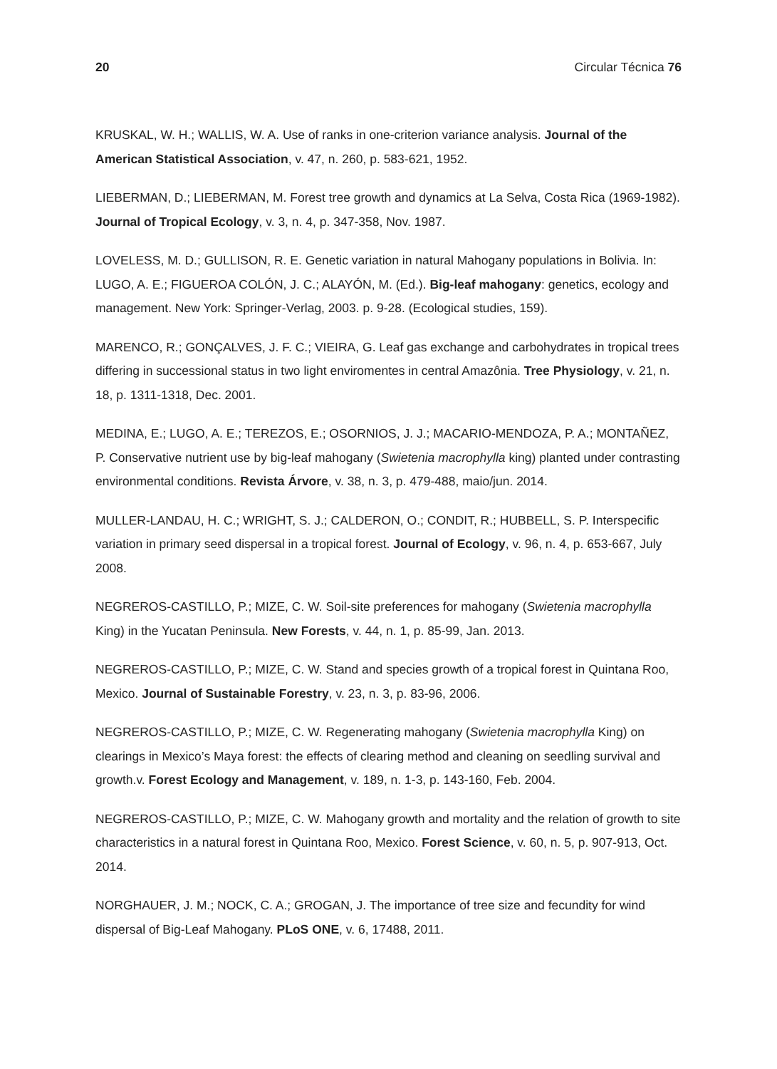20 Circular Técnica 76
KRUSKAL, W. H.; WALLIS, W. A. Use of ranks in one-criterion variance analysis. Journal of the American Statistical Association, v. 47, n. 260, p. 583-621, 1952.
LIEBERMAN, D.; LIEBERMAN, M. Forest tree growth and dynamics at La Selva, Costa Rica (1969-1982). Journal of Tropical Ecology, v. 3, n. 4, p. 347-358, Nov. 1987.
LOVELESS, M. D.; GULLISON, R. E. Genetic variation in natural Mahogany populations in Bolivia. In: LUGO, A. E.; FIGUEROA COLÓN, J. C.; ALAYÓN, M. (Ed.). Big-leaf mahogany: genetics, ecology and management. New York: Springer-Verlag, 2003. p. 9-28. (Ecological studies, 159).
MARENCO, R.; GONÇALVES, J. F. C.; VIEIRA, G. Leaf gas exchange and carbohydrates in tropical trees differing in successional status in two light enviromentes in central Amazônia. Tree Physiology, v. 21, n. 18, p. 1311-1318, Dec. 2001.
MEDINA, E.; LUGO, A. E.; TEREZOS, E.; OSORNIOS, J. J.; MACARIO-MENDOZA, P. A.; MONTAÑEZ, P. Conservative nutrient use by big-leaf mahogany (Swietenia macrophylla king) planted under contrasting environmental conditions. Revista Árvore, v. 38, n. 3, p. 479-488, maio/jun. 2014.
MULLER-LANDAU, H. C.; WRIGHT, S. J.; CALDERON, O.; CONDIT, R.; HUBBELL, S. P. Interspecific variation in primary seed dispersal in a tropical forest. Journal of Ecology, v. 96, n. 4, p. 653-667, July 2008.
NEGREROS-CASTILLO, P.; MIZE, C. W. Soil-site preferences for mahogany (Swietenia macrophylla King) in the Yucatan Peninsula. New Forests, v. 44, n. 1, p. 85-99, Jan. 2013.
NEGREROS-CASTILLO, P.; MIZE, C. W. Stand and species growth of a tropical forest in Quintana Roo, Mexico. Journal of Sustainable Forestry, v. 23, n. 3, p. 83-96, 2006.
NEGREROS-CASTILLO, P.; MIZE, C. W. Regenerating mahogany (Swietenia macrophylla King) on clearings in Mexico’s Maya forest: the effects of clearing method and cleaning on seedling survival and growth.v. Forest Ecology and Management, v. 189, n. 1-3, p. 143-160, Feb. 2004.
NEGREROS-CASTILLO, P.; MIZE, C. W. Mahogany growth and mortality and the relation of growth to site characteristics in a natural forest in Quintana Roo, Mexico. Forest Science, v. 60, n. 5, p. 907-913, Oct. 2014.
NORGHAUER, J. M.; NOCK, C. A.; GROGAN, J. The importance of tree size and fecundity for wind dispersal of Big-Leaf Mahogany. PLoS ONE, v. 6, 17488, 2011.